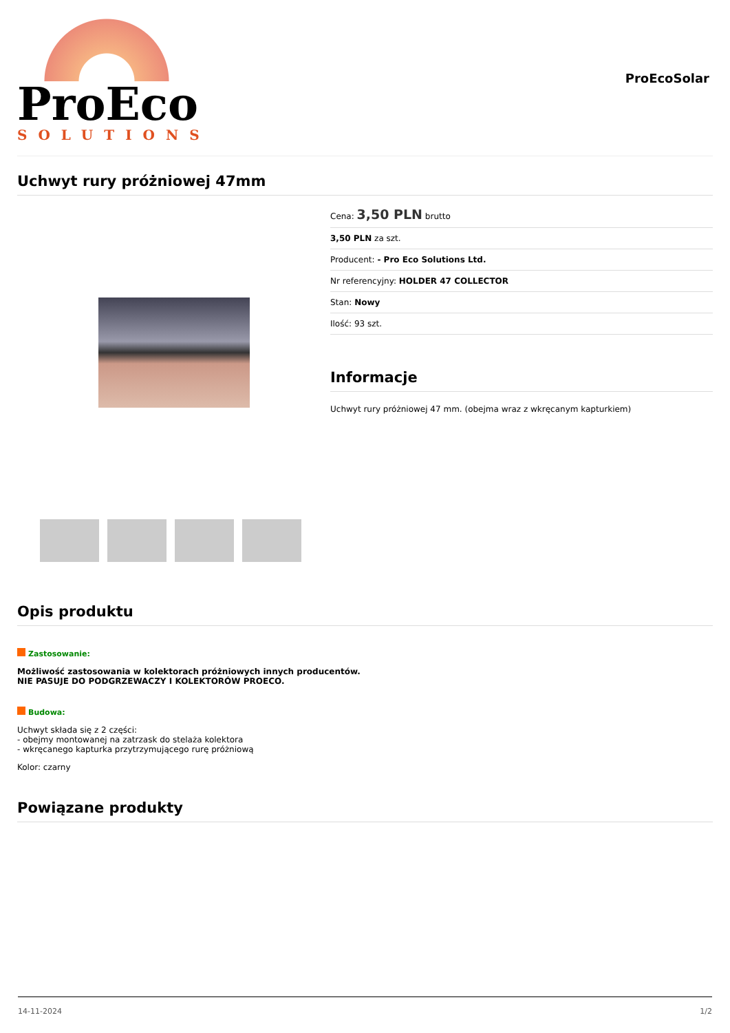ProEco
SOLUTIONS
ProEcoSolar
Uchwyt rury próżniowej 47mm
Cena: 3,50 PLN brutto
3,50 PLN za szt.
Producent: - Pro Eco Solutions Ltd.
Nr referencyjny: HOLDER 47 COLLECTOR
Stan: Nowy
Ilość: 93 szt.
Informacje
Uchwyt rury próżniowej 47 mm. (obejma wraz z wkręcanym kapturkiem)
Opis produktu
Zastosowanie:
Możliwość zastosowania w kolektorach próżniowych innych producentów.
NIE PASUJE DO PODGRZEWACZY I KOLEKTORÓW PROECO.
Budowa:
Uchwyt składa się z 2 części:
- obejmy montowanej na zatrzask do stelaża kolektora
- wkręcanego kapturka przytrzymującego rurę próżniową
Kolor: czarny
Powiązane produkty
14-11-2024 1/2